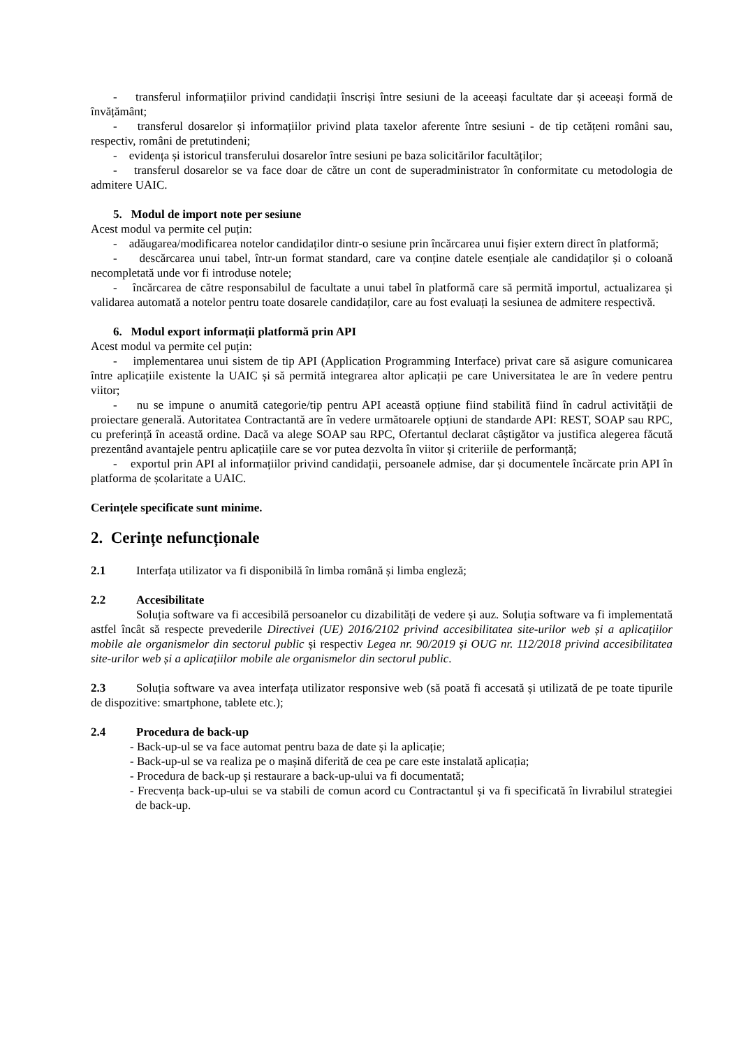- transferul informațiilor privind candidații înscriși între sesiuni de la aceeași facultate dar și aceeași formă de învățământ;
- transferul dosarelor și informațiilor privind plata taxelor aferente între sesiuni - de tip cetățeni români sau, respectiv, români de pretutindeni;
- evidența și istoricul transferului dosarelor între sesiuni pe baza solicitărilor facultăților;
- transferul dosarelor se va face doar de către un cont de superadministrator în conformitate cu metodologia de admitere UAIC.
5. Modul de import note per sesiune
Acest modul va permite cel puțin:
- adăugarea/modificarea notelor candidaților dintr-o sesiune prin încărcarea unui fișier extern direct în platformă;
- descărcarea unui tabel, într-un format standard, care va conține datele esențiale ale candidaților și o coloană necompletată unde vor fi introduse notele;
- încărcarea de către responsabilul de facultate a unui tabel în platformă care să permită importul, actualizarea și validarea automată a notelor pentru toate dosarele candidaților, care au fost evaluați la sesiunea de admitere respectivă.
6. Modul export informații platformă prin API
Acest modul va permite cel puțin:
- implementarea unui sistem de tip API (Application Programming Interface) privat care să asigure comunicarea între aplicațiile existente la UAIC și să permită integrarea altor aplicații pe care Universitatea le are în vedere pentru viitor;
- nu se impune o anumită categorie/tip pentru API această opțiune fiind stabilită fiind în cadrul activității de proiectare generală. Autoritatea Contractantă are în vedere următoarele opțiuni de standarde API: REST, SOAP sau RPC, cu preferință în această ordine. Dacă va alege SOAP sau RPC, Ofertantul declarat câștigător va justifica alegerea făcută prezentând avantajele pentru aplicațiile care se vor putea dezvolta în viitor și criteriile de performanță;
- exportul prin API al informațiilor privind candidații, persoanele admise, dar și documentele încărcate prin API în platforma de școlaritate a UAIC.
Cerințele specificate sunt minime.
2. Cerințe nefuncționale
2.1 Interfața utilizator va fi disponibilă în limba română și limba engleză;
2.2 Accesibilitate
Soluția software va fi accesibilă persoanelor cu dizabilități de vedere și auz. Soluția software va fi implementată astfel încât să respecte prevederile Directivei (UE) 2016/2102 privind accesibilitatea site-urilor web și a aplicațiilor mobile ale organismelor din sectorul public și respectiv Legea nr. 90/2019 și OUG nr. 112/2018 privind accesibilitatea site-urilor web și a aplicațiilor mobile ale organismelor din sectorul public.
2.3 Soluția software va avea interfața utilizator responsive web (să poată fi accesată și utilizată de pe toate tipurile de dispozitive: smartphone, tablete etc.);
2.4 Procedura de back-up
- Back-up-ul se va face automat pentru baza de date și la aplicație;
- Back-up-ul se va realiza pe o mașină diferită de cea pe care este instalată aplicația;
- Procedura de back-up și restaurare a back-up-ului va fi documentată;
- Frecvența back-up-ului se va stabili de comun acord cu Contractantul și va fi specificată în livrabilul strategiei de back-up.